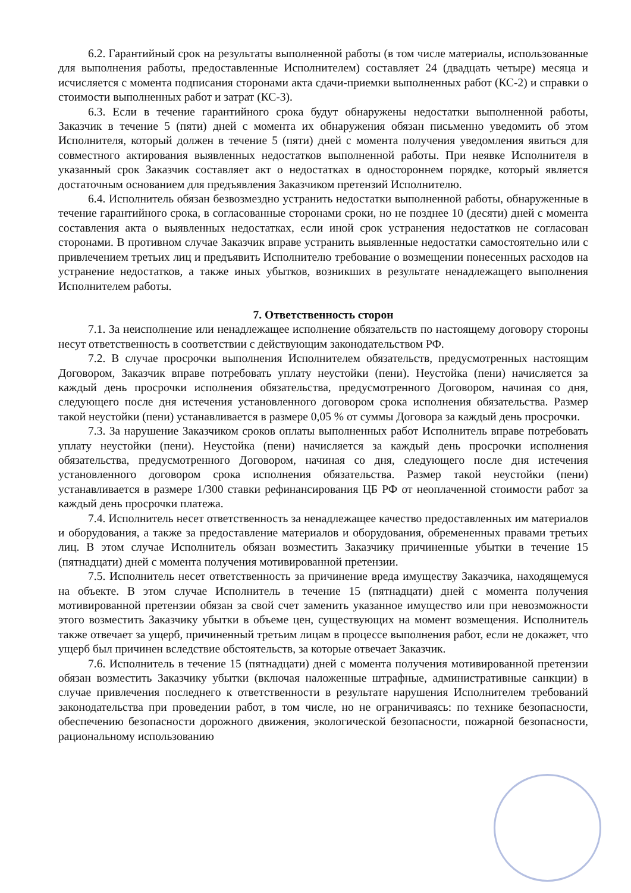6.2. Гарантийный срок на результаты выполненной работы (в том числе материалы, использованные для выполнения работы, предоставленные Исполнителем) составляет 24 (двадцать четыре) месяца и исчисляется с момента подписания сторонами акта сдачи-приемки выполненных работ (КС-2) и справки о стоимости выполненных работ и затрат (КС-3).
6.3. Если в течение гарантийного срока будут обнаружены недостатки выполненной работы, Заказчик в течение 5 (пяти) дней с момента их обнаружения обязан письменно уведомить об этом Исполнителя, который должен в течение 5 (пяти) дней с момента получения уведомления явиться для совместного актирования выявленных недостатков выполненной работы. При неявке Исполнителя в указанный срок Заказчик составляет акт о недостатках в одностороннем порядке, который является достаточным основанием для предъявления Заказчиком претензий Исполнителю.
6.4. Исполнитель обязан безвозмездно устранить недостатки выполненной работы, обнаруженные в течение гарантийного срока, в согласованные сторонами сроки, но не позднее 10 (десяти) дней с момента составления акта о выявленных недостатках, если иной срок устранения недостатков не согласован сторонами. В противном случае Заказчик вправе устранить выявленные недостатки самостоятельно или с привлечением третьих лиц и предъявить Исполнителю требование о возмещении понесенных расходов на устранение недостатков, а также иных убытков, возникших в результате ненадлежащего выполнения Исполнителем работы.
7. Ответственность сторон
7.1. За неисполнение или ненадлежащее исполнение обязательств по настоящему договору стороны несут ответственность в соответствии с действующим законодательством РФ.
7.2. В случае просрочки выполнения Исполнителем обязательств, предусмотренных настоящим Договором, Заказчик вправе потребовать уплату неустойки (пени). Неустойка (пени) начисляется за каждый день просрочки исполнения обязательства, предусмотренного Договором, начиная со дня, следующего после дня истечения установленного договором срока исполнения обязательства. Размер такой неустойки (пени) устанавливается в размере 0,05 % от суммы Договора за каждый день просрочки.
7.3. За нарушение Заказчиком сроков оплаты выполненных работ Исполнитель вправе потребовать уплату неустойки (пени). Неустойка (пени) начисляется за каждый день просрочки исполнения обязательства, предусмотренного Договором, начиная со дня, следующего после дня истечения установленного договором срока исполнения обязательства. Размер такой неустойки (пени) устанавливается в размере 1/300 ставки рефинансирования ЦБ РФ от неоплаченной стоимости работ за каждый день просрочки платежа.
7.4. Исполнитель несет ответственность за ненадлежащее качество предоставленных им материалов и оборудования, а также за предоставление материалов и оборудования, обремененных правами третьих лиц. В этом случае Исполнитель обязан возместить Заказчику причиненные убытки в течение 15 (пятнадцати) дней с момента получения мотивированной претензии.
7.5. Исполнитель несет ответственность за причинение вреда имуществу Заказчика, находящемуся на объекте. В этом случае Исполнитель в течение 15 (пятнадцати) дней с момента получения мотивированной претензии обязан за свой счет заменить указанное имущество или при невозможности этого возместить Заказчику убытки в объеме цен, существующих на момент возмещения. Исполнитель также отвечает за ущерб, причиненный третьим лицам в процессе выполнения работ, если не докажет, что ущерб был причинен вследствие обстоятельств, за которые отвечает Заказчик.
7.6. Исполнитель в течение 15 (пятнадцати) дней с момента получения мотивированной претензии обязан возместить Заказчику убытки (включая наложенные штрафные, административные санкции) в случае привлечения последнего к ответственности в результате нарушения Исполнителем требований законодательства при проведении работ, в том числе, но не ограничиваясь: по технике безопасности, обеспечению безопасности дорожного движения, экологической безопасности, пожарной безопасности, рациональному использованию